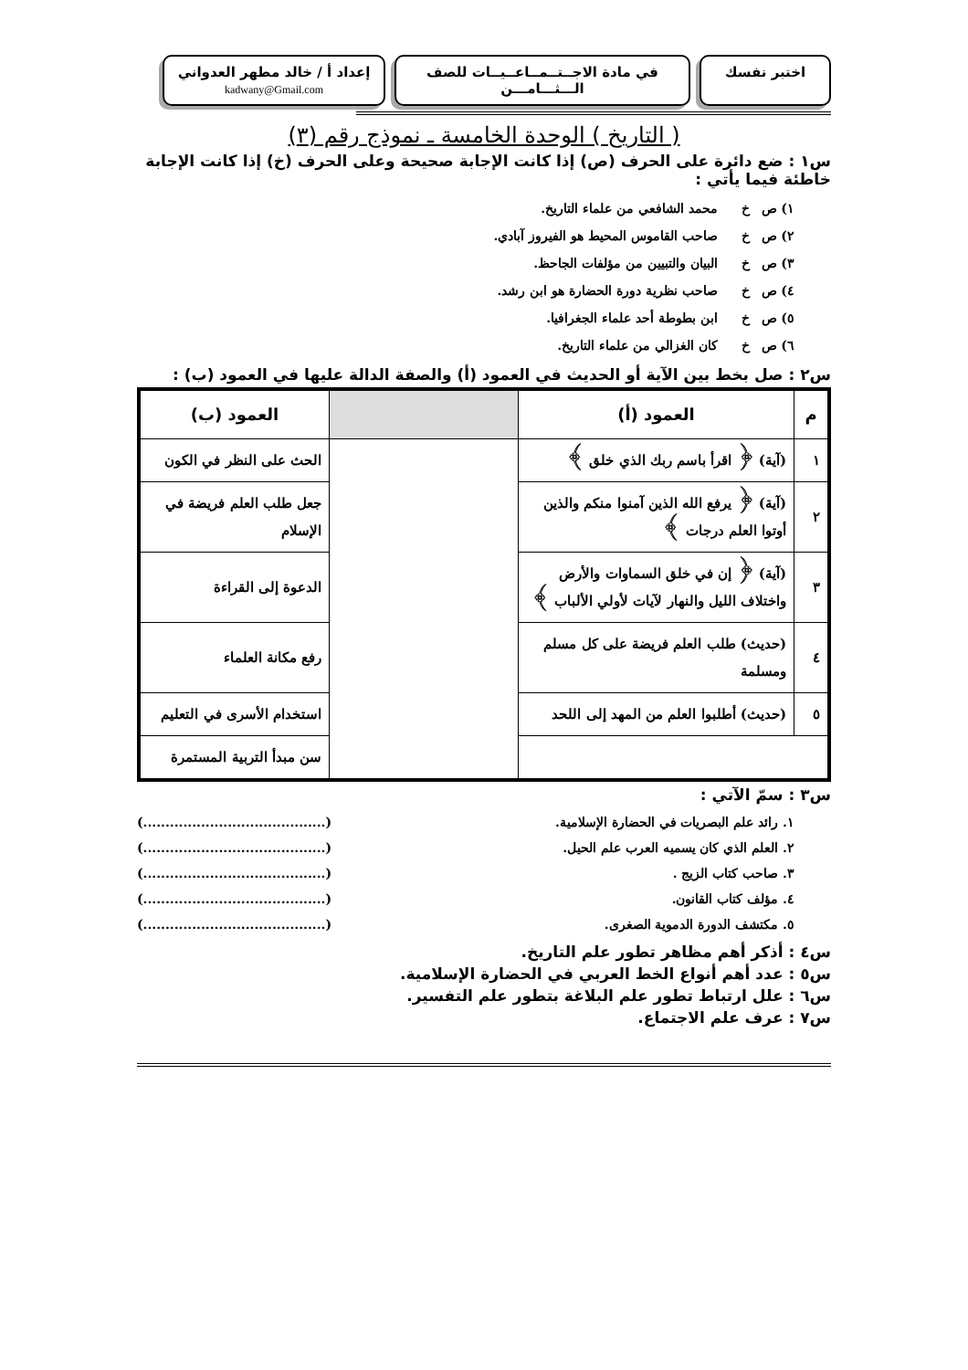اختبر نفسك في مادة الاجــتــمــاعــيــات للصف الـــثـــامـــن
إعداد أ / خالد مطهر العدواني
kadwany@Gmail.com
( التاريخ ) الوحدة الخامسة ـ نموذج رقم (٣)
س١ : ضع دائرة على الحرف (ص) إذا كانت الإجابة صحيحة وعلى الحرف (خ) إذا كانت الإجابة خاطئة فيما يأتي :
١) ص خ محمد الشافعي من علماء التاريخ.
٢) ص خ صاحب القاموس المحيط هو الفيروز آبادي.
٣) ص خ البيان والتبيين من مؤلفات الجاحظ.
٤) ص خ صاحب نظرية دورة الحضارة هو ابن رشد.
٥) ص خ ابن بطوطة أحد علماء الجغرافيا.
٦) ص خ كان الغزالي من علماء التاريخ.
س٢ : صل بخط بين الآية أو الحديث في العمود (أ) والصفة الدالة عليها في العمود (ب) :
| م | العمود (أ) | | العمود (ب) |
| --- | --- | --- | --- |
| ١ | (آية) ﴿ اقرأ باسم ربك الذي خلق ﴾ | | الحث على النظر في الكون |
| ٢ | (آية) ﴿ يرفع الله الذين آمنوا منكم والذين أوتوا العلم درجات ﴾ | | جعل طلب العلم فريضة في الإسلام |
| ٣ | (آية) ﴿ إن في خلق السماوات والأرض واختلاف الليل والنهار لآيات لأولي الألباب ﴾ | | الدعوة إلى القراءة |
| ٤ | (حديث) طلب العلم فريضة على كل مسلم ومسلمة | | رفع مكانة العلماء |
| ٥ | (حديث) أطلبوا العلم من المهد إلى اللحد | | استخدام الأسرى في التعليم |
| | | | سن مبدأ التربية المستمرة |
س٣ : سمّ الآتي :
١. رائد علم البصريات في الحضارة الإسلامية. (.........................................)
٢. العلم الذي كان يسميه العرب علم الحيل. (.........................................)
٣. صاحب كتاب الزيج . (.........................................)
٤. مؤلف كتاب القانون. (.........................................)
٥. مكتشف الدورة الدموية الصغرى. (.........................................)
س٤ : أذكر أهم مظاهر تطور علم التاريخ.
س٥ : عدد أهم أنواع الخط العربي في الحضارة الإسلامية.
س٦ : علل ارتباط تطور علم البلاغة بتطور علم التفسير.
س٧ : عرف علم الاجتماع.